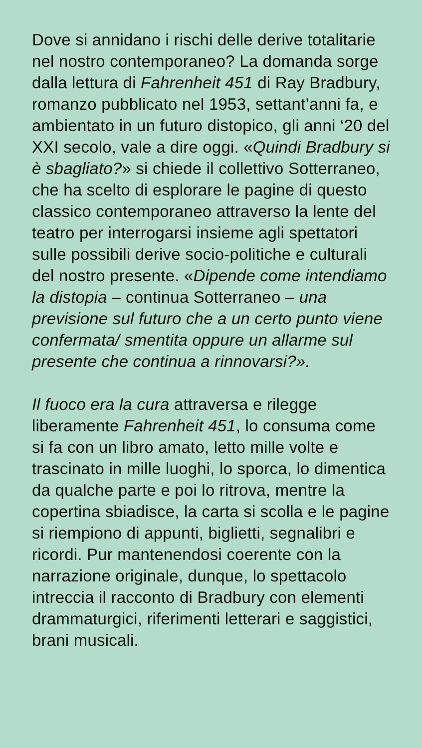Dove si annidano i rischi delle derive totalitarie nel nostro contemporaneo? La domanda sorge dalla lettura di Fahrenheit 451 di Ray Bradbury, romanzo pubblicato nel 1953, settant’anni fa, e ambientato in un futuro distopico, gli anni ‘20 del XXI secolo, vale a dire oggi. «Quindi Bradbury si è sbagliato?» si chiede il collettivo Sotterraneo, che ha scelto di esplorare le pagine di questo classico contemporaneo attraverso la lente del teatro per interrogarsi insieme agli spettatori sulle possibili derive socio-politiche e culturali del nostro presente. «Dipende come intendiamo la distopia – continua Sotterraneo – una previsione sul futuro che a un certo punto viene confermata/ smentita oppure un allarme sul presente che continua a rinnovarsi?».
Il fuoco era la cura attraversa e rilegge liberamente Fahrenheit 451, lo consuma come si fa con un libro amato, letto mille volte e trascinato in mille luoghi, lo sporca, lo dimentica da qualche parte e poi lo ritrova, mentre la copertina sbiadisce, la carta si scolla e le pagine si riempiono di appunti, biglietti, segnalibri e ricordi. Pur mantenendosi coerente con la narrazione originale, dunque, lo spettacolo intreccia il racconto di Bradbury con elementi drammaturgici, riferimenti letterari e saggistici, brani musicali.